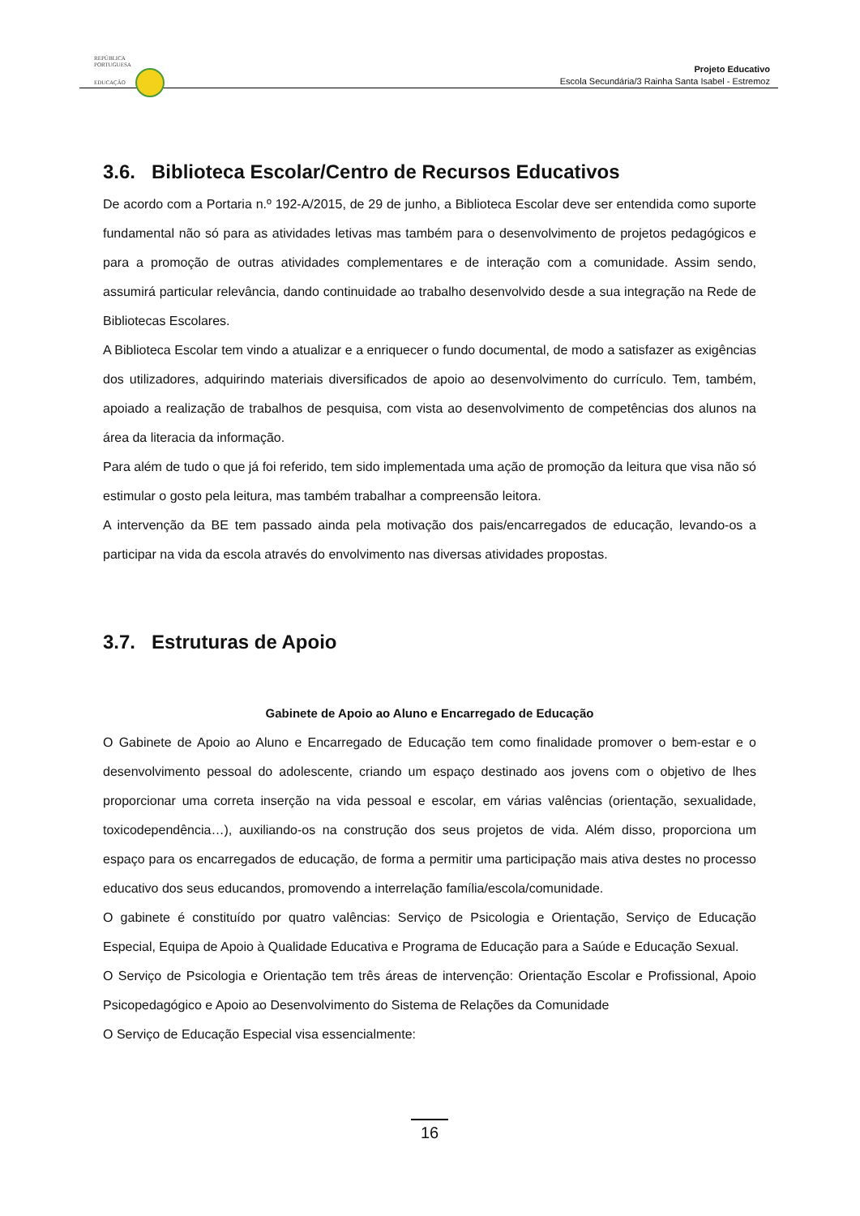REPÚBLICA
PORTUGUESA
EDUCAÇÃO
Projeto Educativo
Escola Secundária/3 Rainha Santa Isabel - Estremoz
3.6. Biblioteca Escolar/Centro de Recursos Educativos
De acordo com a Portaria n.º 192-A/2015, de 29 de junho, a Biblioteca Escolar deve ser entendida como suporte fundamental não só para as atividades letivas mas também para o desenvolvimento de projetos pedagógicos e para a promoção de outras atividades complementares e de interação com a comunidade. Assim sendo, assumirá particular relevância, dando continuidade ao trabalho desenvolvido desde a sua integração na Rede de Bibliotecas Escolares.
A Biblioteca Escolar tem vindo a atualizar e a enriquecer o fundo documental, de modo a satisfazer as exigências dos utilizadores, adquirindo materiais diversificados de apoio ao desenvolvimento do currículo. Tem, também, apoiado a realização de trabalhos de pesquisa, com vista ao desenvolvimento de competências dos alunos na área da literacia da informação.
Para além de tudo o que já foi referido, tem sido implementada uma ação de promoção da leitura que visa não só estimular o gosto pela leitura, mas também trabalhar a compreensão leitora.
A intervenção da BE tem passado ainda pela motivação dos pais/encarregados de educação, levando-os a participar na vida da escola através do envolvimento nas diversas atividades propostas.
3.7. Estruturas de Apoio
Gabinete de Apoio ao Aluno e Encarregado de Educação
O Gabinete de Apoio ao Aluno e Encarregado de Educação tem como finalidade promover o bem-estar e o desenvolvimento pessoal do adolescente, criando um espaço destinado aos jovens com o objetivo de lhes proporcionar uma correta inserção na vida pessoal e escolar, em várias valências (orientação, sexualidade, toxicodependência…), auxiliando-os na construção dos seus projetos de vida. Além disso, proporciona um espaço para os encarregados de educação, de forma a permitir uma participação mais ativa destes no processo educativo dos seus educandos, promovendo a interrelação família/escola/comunidade.
O gabinete é constituído por quatro valências: Serviço de Psicologia e Orientação, Serviço de Educação Especial, Equipa de Apoio à Qualidade Educativa e Programa de Educação para a Saúde e Educação Sexual.
O Serviço de Psicologia e Orientação tem três áreas de intervenção: Orientação Escolar e Profissional, Apoio Psicopedagógico e Apoio ao Desenvolvimento do Sistema de Relações da Comunidade
O Serviço de Educação Especial visa essencialmente:
16